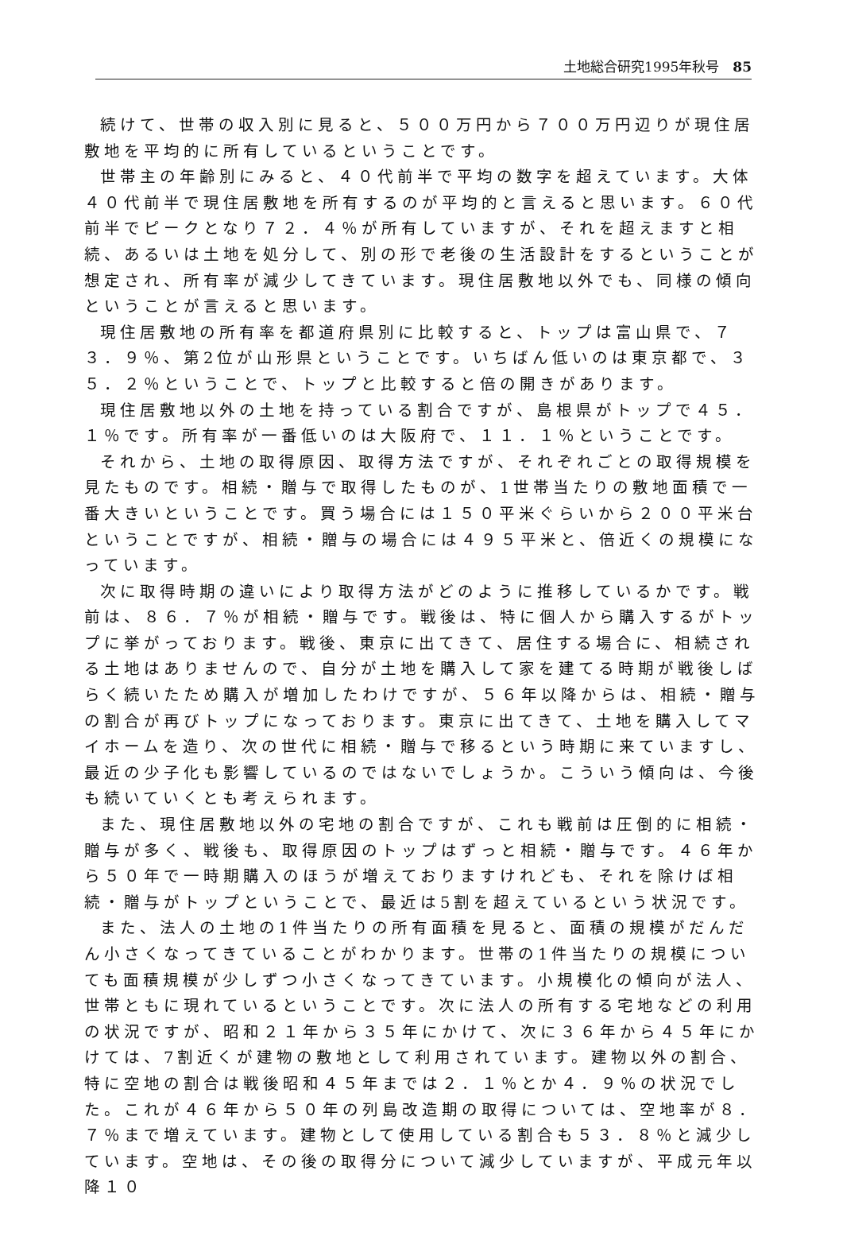土地総合研究1995年秋号　85
続けて、世帯の収入別に見ると、５００万円から７００万円辺りが現住居敷地を平均的に所有しているということです。
世帯主の年齢別にみると、４０代前半で平均の数字を超えています。大体４０代前半で現住居敷地を所有するのが平均的と言えると思います。６０代前半でピークとなり７２．４％が所有していますが、それを超えますと相続、あるいは土地を処分して、別の形で老後の生活設計をするということが想定され、所有率が減少してきています。現住居敷地以外でも、同様の傾向ということが言えると思います。
現住居敷地の所有率を都道府県別に比較すると、トップは富山県で、７３．９％、第2位が山形県ということです。いちばん低いのは東京都で、３５．２％ということで、トップと比較すると倍の開きがあります。
現住居敷地以外の土地を持っている割合ですが、島根県がトップで４５．１％です。所有率が一番低いのは大阪府で、１１．１％ということです。
それから、土地の取得原因、取得方法ですが、それぞれごとの取得規模を見たものです。相続・贈与で取得したものが、1世帯当たりの敷地面積で一番大きいということです。買う場合には１５０平米ぐらいから２００平米台ということですが、相続・贈与の場合には４９５平米と、倍近くの規模になっています。
次に取得時期の違いにより取得方法がどのように推移しているかです。戦前は、８６．７％が相続・贈与です。戦後は、特に個人から購入するがトップに挙がっております。戦後、東京に出てきて、居住する場合に、相続される土地はありませんので、自分が土地を購入して家を建てる時期が戦後しばらく続いたため購入が増加したわけですが、５６年以降からは、相続・贈与の割合が再びトップになっております。東京に出てきて、土地を購入してマイホームを造り、次の世代に相続・贈与で移るという時期に来ていますし、最近の少子化も影響しているのではないでしょうか。こういう傾向は、今後も続いていくとも考えられます。
また、現住居敷地以外の宅地の割合ですが、これも戦前は圧倒的に相続・贈与が多く、戦後も、取得原因のトップはずっと相続・贈与です。４６年から５０年で一時期購入のほうが増えておりますけれども、それを除けば相続・贈与がトップということで、最近は5割を超えているという状況です。
また、法人の土地の1件当たりの所有面積を見ると、面積の規模がだんだん小さくなってきていることがわかります。世帯の1件当たりの規模についても面積規模が少しずつ小さくなってきています。小規模化の傾向が法人、世帯ともに現れているということです。次に法人の所有する宅地などの利用の状況ですが、昭和２１年から３５年にかけて、次に３６年から４５年にかけては、7割近くが建物の敷地として利用されています。建物以外の割合、特に空地の割合は戦後昭和４５年までは２．１％とか４．９％の状況でした。これが４６年から５０年の列島改造期の取得については、空地率が８．７％まで増えています。建物として使用している割合も５３．８％と減少しています。空地は、その後の取得分について減少していますが、平成元年以降１０